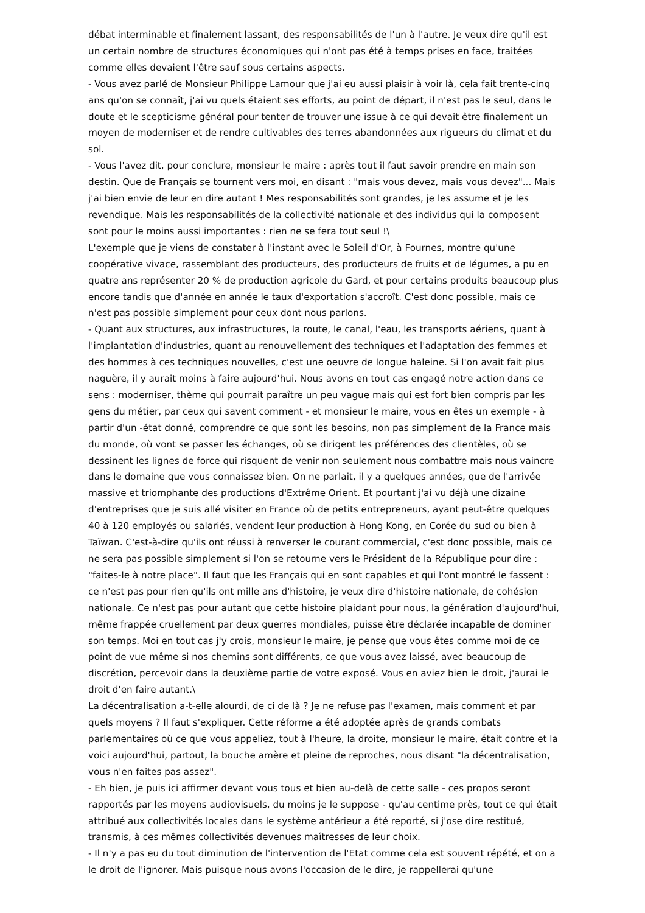débat interminable et finalement lassant, des responsabilités de l'un à l'autre. Je veux dire qu'il est un certain nombre de structures économiques qui n'ont pas été à temps prises en face, traitées comme elles devaient l'être sauf sous certains aspects.
- Vous avez parlé de Monsieur Philippe Lamour que j'ai eu aussi plaisir à voir là, cela fait trente-cinq ans qu'on se connaît, j'ai vu quels étaient ses efforts, au point de départ, il n'est pas le seul, dans le doute et le scepticisme général pour tenter de trouver une issue à ce qui devait être finalement un moyen de moderniser et de rendre cultivables des terres abandonnées aux rigueurs du climat et du sol.
- Vous l'avez dit, pour conclure, monsieur le maire : après tout il faut savoir prendre en main son destin. Que de Français se tournent vers moi, en disant : "mais vous devez, mais vous devez"... Mais j'ai bien envie de leur en dire autant ! Mes responsabilités sont grandes, je les assume et je les revendique. Mais les responsabilités de la collectivité nationale et des individus qui la composent sont pour le moins aussi importantes : rien ne se fera tout seul !\
L'exemple que je viens de constater à l'instant avec le Soleil d'Or, à Fournes, montre qu'une coopérative vivace, rassemblant des producteurs, des producteurs de fruits et de légumes, a pu en quatre ans représenter 20 % de production agricole du Gard, et pour certains produits beaucoup plus encore tandis que d'année en année le taux d'exportation s'accroît. C'est donc possible, mais ce n'est pas possible simplement pour ceux dont nous parlons.
- Quant aux structures, aux infrastructures, la route, le canal, l'eau, les transports aériens, quant à l'implantation d'industries, quant au renouvellement des techniques et l'adaptation des femmes et des hommes à ces techniques nouvelles, c'est une oeuvre de longue haleine. Si l'on avait fait plus naguère, il y aurait moins à faire aujourd'hui. Nous avons en tout cas engagé notre action dans ce sens : moderniser, thème qui pourrait paraître un peu vague mais qui est fort bien compris par les gens du métier, par ceux qui savent comment - et monsieur le maire, vous en êtes un exemple - à partir d'un -état donné, comprendre ce que sont les besoins, non pas simplement de la France mais du monde, où vont se passer les échanges, où se dirigent les préférences des clientèles, où se dessinent les lignes de force qui risquent de venir non seulement nous combattre mais nous vaincre dans le domaine que vous connaissez bien. On ne parlait, il y a quelques années, que de l'arrivée massive et triomphante des productions d'Extrême Orient. Et pourtant j'ai vu déjà une dizaine d'entreprises que je suis allé visiter en France où de petits entrepreneurs, ayant peut-être quelques 40 à 120 employés ou salariés, vendent leur production à Hong Kong, en Corée du sud ou bien à Taïwan. C'est-à-dire qu'ils ont réussi à renverser le courant commercial, c'est donc possible, mais ce ne sera pas possible simplement si l'on se retourne vers le Président de la République pour dire : "faites-le à notre place". Il faut que les Français qui en sont capables et qui l'ont montré le fassent : ce n'est pas pour rien qu'ils ont mille ans d'histoire, je veux dire d'histoire nationale, de cohésion nationale. Ce n'est pas pour autant que cette histoire plaidant pour nous, la génération d'aujourd'hui, même frappée cruellement par deux guerres mondiales, puisse être déclarée incapable de dominer son temps. Moi en tout cas j'y crois, monsieur le maire, je pense que vous êtes comme moi de ce point de vue même si nos chemins sont différents, ce que vous avez laissé, avec beaucoup de discrétion, percevoir dans la deuxième partie de votre exposé. Vous en aviez bien le droit, j'aurai le droit d'en faire autant.\
La décentralisation a-t-elle alourdi, de ci de là ? Je ne refuse pas l'examen, mais comment et par quels moyens ? Il faut s'expliquer. Cette réforme a été adoptée après de grands combats parlementaires où ce que vous appeliez, tout à l'heure, la droite, monsieur le maire, était contre et la voici aujourd'hui, partout, la bouche amère et pleine de reproches, nous disant "la décentralisation, vous n'en faites pas assez".
- Eh bien, je puis ici affirmer devant vous tous et bien au-delà de cette salle - ces propos seront rapportés par les moyens audiovisuels, du moins je le suppose - qu'au centime près, tout ce qui était attribué aux collectivités locales dans le système antérieur a été reporté, si j'ose dire restitué, transmis, à ces mêmes collectivités devenues maîtresses de leur choix.
- Il n'y a pas eu du tout diminution de l'intervention de l'Etat comme cela est souvent répété, et on a le droit de l'ignorer. Mais puisque nous avons l'occasion de le dire, je rappellerai qu'une